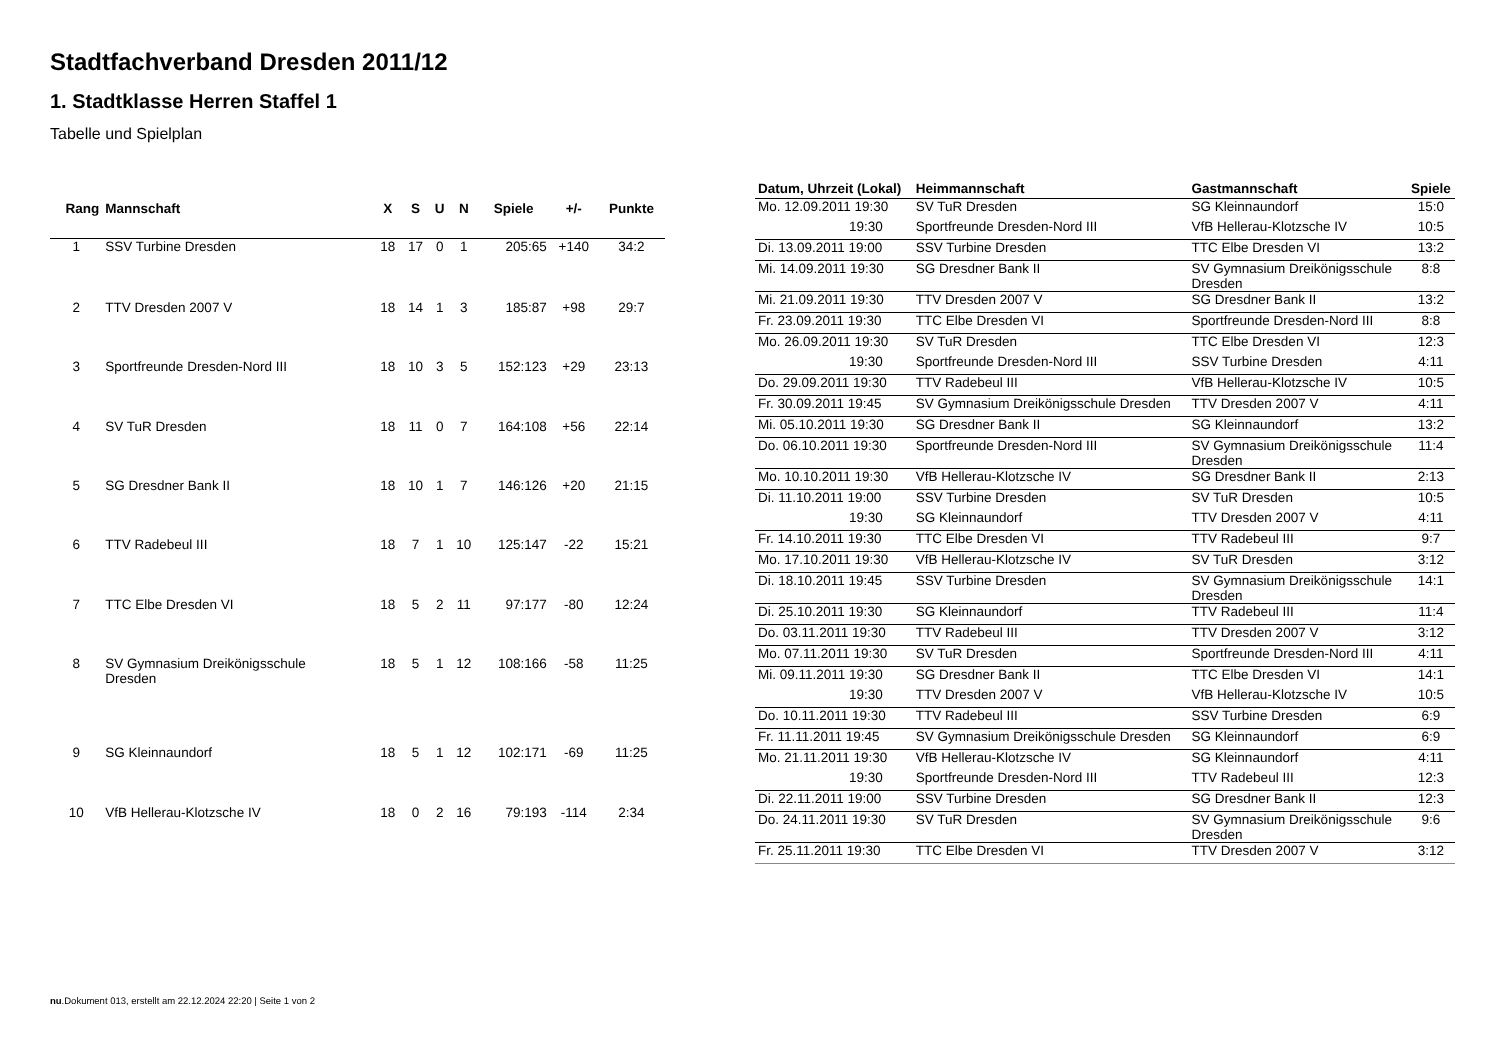Stadtfachverband Dresden 2011/12
1. Stadtklasse Herren Staffel 1
Tabelle und Spielplan
| Rang | Mannschaft | X | S | U | N | Spiele | +/- | Punkte |
| --- | --- | --- | --- | --- | --- | --- | --- | --- |
| 1 | SSV Turbine Dresden | 18 | 17 | 0 | 1 | 205:65 | +140 | 34:2 |
| 2 | TTV Dresden 2007 V | 18 | 14 | 1 | 3 | 185:87 | +98 | 29:7 |
| 3 | Sportfreunde Dresden-Nord III | 18 | 10 | 3 | 5 | 152:123 | +29 | 23:13 |
| 4 | SV TuR Dresden | 18 | 11 | 0 | 7 | 164:108 | +56 | 22:14 |
| 5 | SG Dresdner Bank II | 18 | 10 | 1 | 7 | 146:126 | +20 | 21:15 |
| 6 | TTV Radebeul III | 18 | 7 | 1 | 10 | 125:147 | -22 | 15:21 |
| 7 | TTC Elbe Dresden VI | 18 | 5 | 2 | 11 | 97:177 | -80 | 12:24 |
| 8 | SV Gymnasium Dreikönigsschule Dresden | 18 | 5 | 1 | 12 | 108:166 | -58 | 11:25 |
| 9 | SG Kleinnaundorf | 18 | 5 | 1 | 12 | 102:171 | -69 | 11:25 |
| 10 | VfB Hellerau-Klotzsche IV | 18 | 0 | 2 | 16 | 79:193 | -114 | 2:34 |
| Datum, Uhrzeit (Lokal) | Heimmannschaft | Gastmannschaft | Spiele |
| --- | --- | --- | --- |
| Mo. 12.09.2011 19:30 | SV TuR Dresden | SG Kleinnaundorf | 15:0 |
| 19:30 | Sportfreunde Dresden-Nord III | VfB Hellerau-Klotzsche IV | 10:5 |
| Di. 13.09.2011 19:00 | SSV Turbine Dresden | TTC Elbe Dresden VI | 13:2 |
| Mi. 14.09.2011 19:30 | SG Dresdner Bank II | SV Gymnasium Dreikönigsschule Dresden | 8:8 |
| Mi. 21.09.2011 19:30 | TTV Dresden 2007 V | SG Dresdner Bank II | 13:2 |
| Fr. 23.09.2011 19:30 | TTC Elbe Dresden VI | Sportfreunde Dresden-Nord III | 8:8 |
| Mo. 26.09.2011 19:30 | SV TuR Dresden | TTC Elbe Dresden VI | 12:3 |
| 19:30 | Sportfreunde Dresden-Nord III | SSV Turbine Dresden | 4:11 |
| Do. 29.09.2011 19:30 | TTV Radebeul III | VfB Hellerau-Klotzsche IV | 10:5 |
| Fr. 30.09.2011 19:45 | SV Gymnasium Dreikönigsschule Dresden | TTV Dresden 2007 V | 4:11 |
| Mi. 05.10.2011 19:30 | SG Dresdner Bank II | SG Kleinnaundorf | 13:2 |
| Do. 06.10.2011 19:30 | Sportfreunde Dresden-Nord III | SV Gymnasium Dreikönigsschule Dresden | 11:4 |
| Mo. 10.10.2011 19:30 | VfB Hellerau-Klotzsche IV | SG Dresdner Bank II | 2:13 |
| Di. 11.10.2011 19:00 | SSV Turbine Dresden | SV TuR Dresden | 10:5 |
| 19:30 | SG Kleinnaundorf | TTV Dresden 2007 V | 4:11 |
| Fr. 14.10.2011 19:30 | TTC Elbe Dresden VI | TTV Radebeul III | 9:7 |
| Mo. 17.10.2011 19:30 | VfB Hellerau-Klotzsche IV | SV TuR Dresden | 3:12 |
| Di. 18.10.2011 19:45 | SSV Turbine Dresden | SV Gymnasium Dreikönigsschule Dresden | 14:1 |
| Di. 25.10.2011 19:30 | SG Kleinnaundorf | TTV Radebeul III | 11:4 |
| Do. 03.11.2011 19:30 | TTV Radebeul III | TTV Dresden 2007 V | 3:12 |
| Mo. 07.11.2011 19:30 | SV TuR Dresden | Sportfreunde Dresden-Nord III | 4:11 |
| Mi. 09.11.2011 19:30 | SG Dresdner Bank II | TTC Elbe Dresden VI | 14:1 |
| 19:30 | TTV Dresden 2007 V | VfB Hellerau-Klotzsche IV | 10:5 |
| Do. 10.11.2011 19:30 | TTV Radebeul III | SSV Turbine Dresden | 6:9 |
| Fr. 11.11.2011 19:45 | SV Gymnasium Dreikönigsschule Dresden | SG Kleinnaundorf | 6:9 |
| Mo. 21.11.2011 19:30 | VfB Hellerau-Klotzsche IV | SG Kleinnaundorf | 4:11 |
| 19:30 | Sportfreunde Dresden-Nord III | TTV Radebeul III | 12:3 |
| Di. 22.11.2011 19:00 | SSV Turbine Dresden | SG Dresdner Bank II | 12:3 |
| Do. 24.11.2011 19:30 | SV TuR Dresden | SV Gymnasium Dreikönigsschule Dresden | 9:6 |
| Fr. 25.11.2011 19:30 | TTC Elbe Dresden VI | TTV Dresden 2007 V | 3:12 |
nu.Dokument 013, erstellt am 22.12.2024 22:20 | Seite 1 von 2